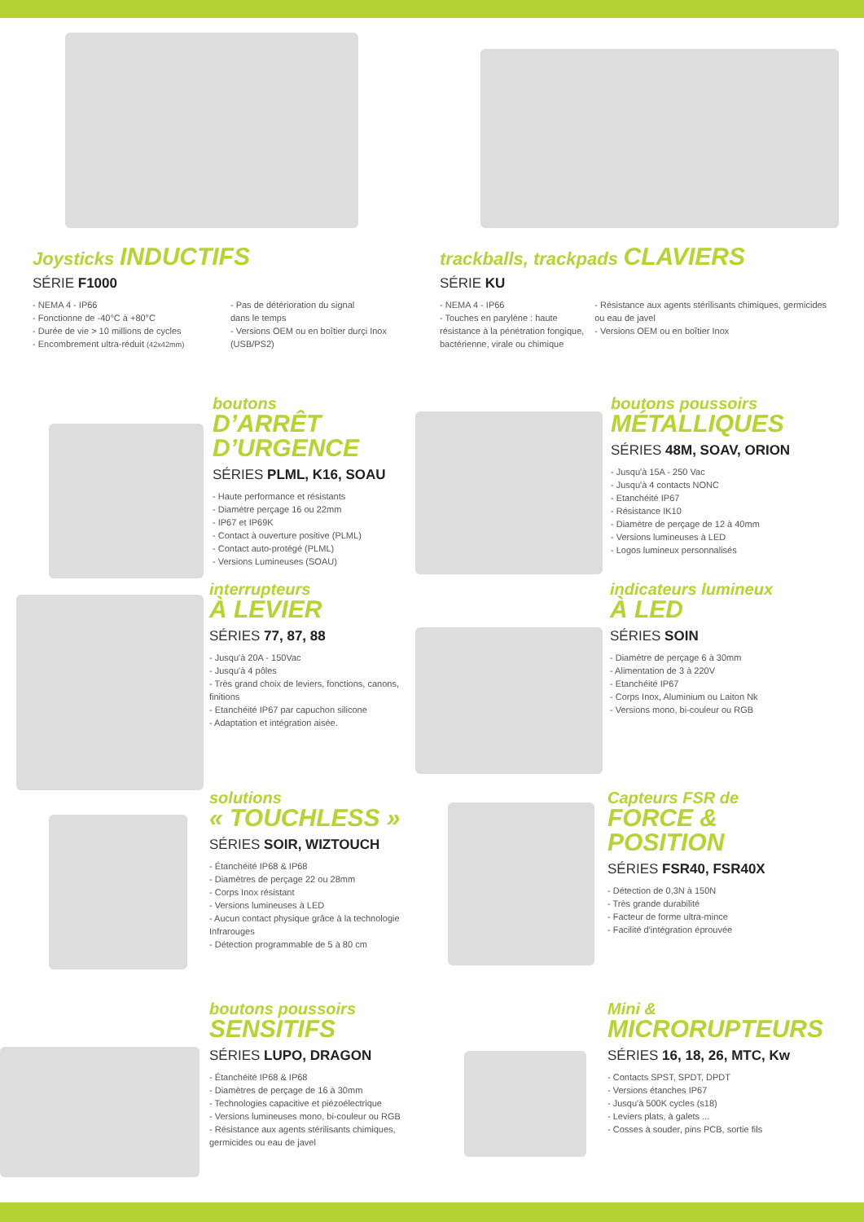Joysticks INDUCTIFS
SÉRIE F1000
- NEMA 4 - IP66
- Fonctionne de -40°C à +80°C
- Durée de vie > 10 millions de cycles
- Encombrement ultra-réduit (42x42mm)
- Pas de détérioration du signal
dans le temps
- Versions OEM ou en boîtier durçi Inox (USB/PS2)
trackballs, trackpads CLAVIERS
SÉRIE KU
- NEMA 4 - IP66
- Touches en parylène : haute résistance à la pénétration fongique, bactérienne, virale ou chimique
- Résistance aux agents stérilisants chimiques, germicides ou eau de javel
- Versions OEM ou en boîtier Inox
boutons
D’ARRÊT D’URGENCE
SÉRIES PLML, K16, SOAU
- Haute performance et résistants
- Diamètre perçage 16 ou 22mm
- IP67 et IP69K
- Contact à ouverture positive (PLML)
- Contact auto-protégé (PLML)
- Versions Lumineuses (SOAU)
boutons poussoirs
MÉTALLIQUES
SÉRIES 48M, SOAV, ORION
- Jusqu'à 15A - 250 Vac
- Jusqu'à 4 contacts NONC
- Etanchéité IP67
- Résistance IK10
- Diamètre de perçage de 12 à 40mm
- Versions lumineuses à LED
- Logos lumineux personnalisés
interrupteurs
À LEVIER
SÉRIES 77, 87, 88
- Jusqu'à 20A - 150Vac
- Jusqu'à 4 pôles
- Très grand choix de leviers, fonctions, canons, finitions
- Etanchéité IP67 par capuchon silicone
- Adaptation et intégration aisée.
indicateurs lumineux
À LED
SÉRIES SOIN
- Diamètre de perçage 6 à 30mm
- Alimentation de 3 à 220V
- Etanchéité IP67
- Corps Inox, Aluminium ou Laiton Nk
- Versions mono, bi-couleur ou RGB
solutions
« TOUCHLESS »
SÉRIES SOIR, WIZTOUCH
- Étanchéité IP68 & IP68
- Diamètres de perçage 22 ou 28mm
- Corps Inox résistant
- Versions lumineuses à LED
- Aucun contact physique grâce à la technologie Infrarouges
- Détection programmable de 5 à 80 cm
Capteurs FSR de
FORCE & POSITION
SÉRIES FSR40, FSR40X
- Détection de 0,3N à 150N
- Très grande durabilité
- Facteur de forme ultra-mince
- Facilité d'intégration éprouvée
boutons poussoirs
SENSITIFS
SÉRIES LUPO, DRAGON
- Étanchéité IP68 & IP68
- Diamètres de perçage de 16 à 30mm
- Technologies capacitive et piézoélectrique
- Versions lumineuses mono, bi-couleur ou RGB
- Résistance aux agents stérilisants chimiques, germicides ou eau de javel
Mini &
MICRORUPTEURS
SÉRIES 16, 18, 26, MTC, Kw
- Contacts SPST, SPDT, DPDT
- Versions étanches IP67
- Jusqu'à 500K cycles (s18)
- Leviers plats, à galets ...
- Cosses à souder, pins PCB, sortie fils